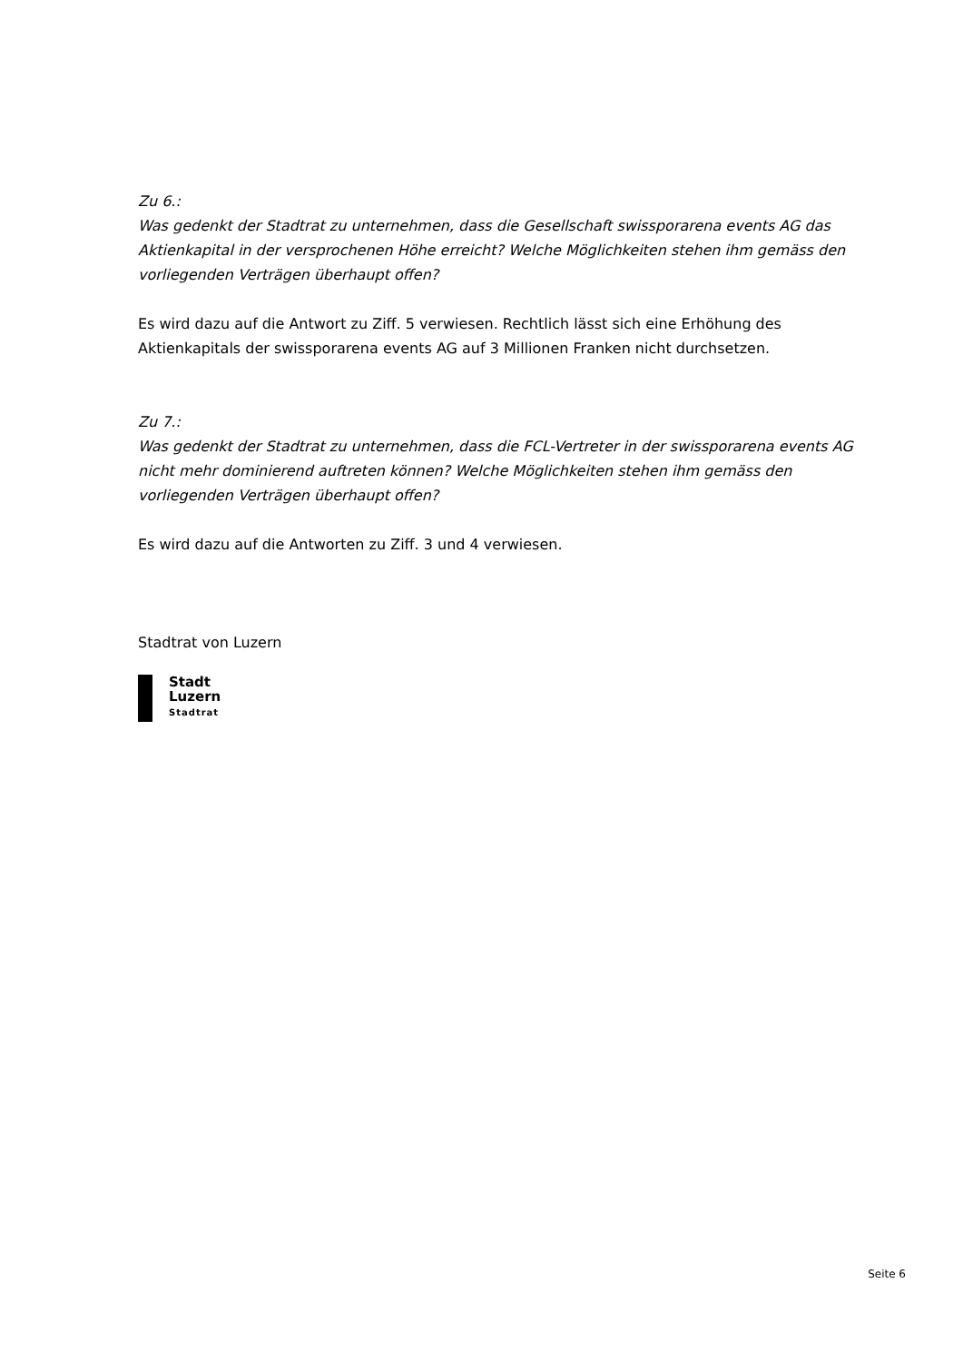Zu 6.:
Was gedenkt der Stadtrat zu unternehmen, dass die Gesellschaft swissporarena events AG das Aktienkapital in der versprochenen Höhe erreicht? Welche Möglichkeiten stehen ihm gemäss den vorliegenden Verträgen überhaupt offen?
Es wird dazu auf die Antwort zu Ziff. 5 verwiesen. Rechtlich lässt sich eine Erhöhung des Aktienkapitals der swissporarena events AG auf 3 Millionen Franken nicht durchsetzen.
Zu 7.:
Was gedenkt der Stadtrat zu unternehmen, dass die FCL-Vertreter in der swissporarena events AG nicht mehr dominierend auftreten können? Welche Möglichkeiten stehen ihm gemäss den vorliegenden Verträgen überhaupt offen?
Es wird dazu auf die Antworten zu Ziff. 3 und 4 verwiesen.
Stadtrat von Luzern
Stadt
Luzern
Stadtrat
Seite 6